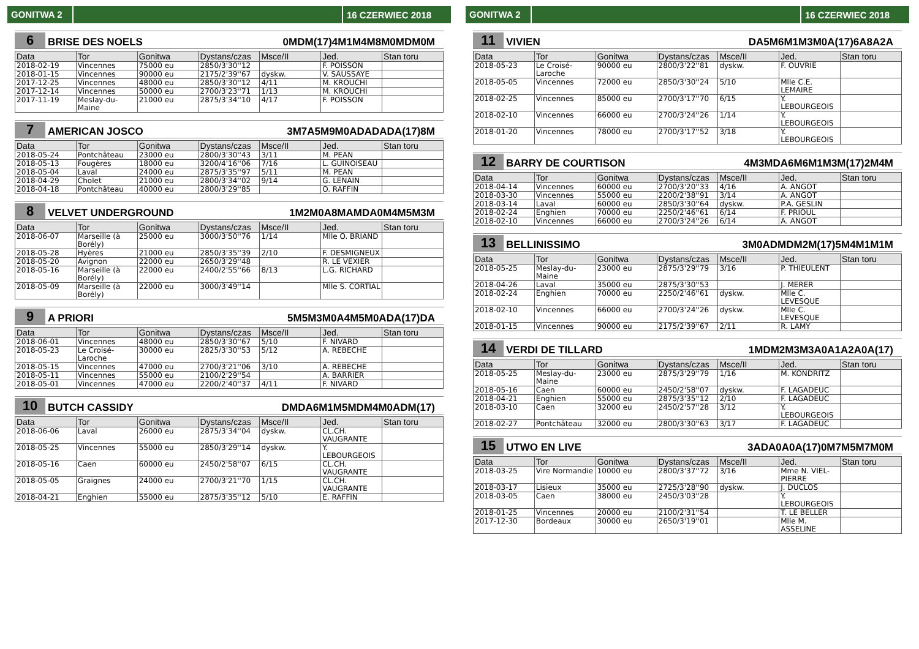GONITWA 2
16 CZERWIEC 2018
6 BRISE DES NOELS 0MDM(17)4M1M4M8M0MDM0M
| Data | Tor | Gonitwa | Dystans/czas | Msce/II | Jed. | Stan toru |
| --- | --- | --- | --- | --- | --- | --- |
| 2018-02-19 | Vincennes | 75000 eu | 2850/3'30''12 | | F. POISSON | |
| 2018-01-15 | Vincennes | 90000 eu | 2175/2'39''67 | dyskw. | V. SAUSSAYE | |
| 2017-12-25 | Vincennes | 48000 eu | 2850/3'30''12 | 4/11 | M. KROUCHI | |
| 2017-12-14 | Vincennes | 50000 eu | 2700/3'23''71 | 1/13 | M. KROUCHI | |
| 2017-11-19 | Meslay-du-Maine | 21000 eu | 2875/3'34''10 | 4/17 | F. POISSON | |
7 AMERICAN JOSCO 3M7A5M9M0ADADADA(17)8M
| Data | Tor | Gonitwa | Dystans/czas | Msce/II | Jed. | Stan toru |
| --- | --- | --- | --- | --- | --- | --- |
| 2018-05-24 | Pontchâteau | 23000 eu | 2800/3'30''43 | 3/11 | M. PEAN | |
| 2018-05-13 | Fougères | 18000 eu | 3200/4'16''06 | 7/16 | L. GUINOISEAU | |
| 2018-05-04 | Laval | 24000 eu | 2875/3'35''97 | 5/11 | M. PEAN | |
| 2018-04-29 | Cholet | 21000 eu | 2800/3'34''02 | 9/14 | G. LENAIN | |
| 2018-04-18 | Pontchâteau | 40000 eu | 2800/3'29''85 | | O. RAFFIN | |
8 VELVET UNDERGROUND 1M2M0A8MAMDA0M4M5M3M
| Data | Tor | Gonitwa | Dystans/czas | Msce/II | Jed. | Stan toru |
| --- | --- | --- | --- | --- | --- | --- |
| 2018-06-07 | Marseille (à Borély) | 25000 eu | 3000/3'50''76 | 1/14 | Mlle O. BRIAND | |
| 2018-05-28 | Hyères | 21000 eu | 2850/3'35''39 | 2/10 | F. DESMIGNEUX | |
| 2018-05-20 | Avignon | 22000 eu | 2650/3'29''48 | | R. LE VEXIER | |
| 2018-05-16 | Marseille (à Borély) | 22000 eu | 2400/2'55''66 | 8/13 | L.G. RICHARD | |
| 2018-05-09 | Marseille (à Borély) | 22000 eu | 3000/3'49''14 | | Mlle S. CORTIAL | |
9 A PRIORI 5M5M3M0A4M5M0ADA(17)DA
| Data | Tor | Gonitwa | Dystans/czas | Msce/II | Jed. | Stan toru |
| --- | --- | --- | --- | --- | --- | --- |
| 2018-06-01 | Vincennes | 48000 eu | 2850/3'30''67 | 5/10 | F. NIVARD | |
| 2018-05-23 | Le Croisé-Laroche | 30000 eu | 2825/3'30''53 | 5/12 | A. REBECHE | |
| 2018-05-15 | Vincennes | 47000 eu | 2700/3'21''06 | 3/10 | A. REBECHE | |
| 2018-05-11 | Vincennes | 55000 eu | 2100/2'29''54 | | A. BARRIER | |
| 2018-05-01 | Vincennes | 47000 eu | 2200/2'40''37 | 4/11 | F. NIVARD | |
10 BUTCH CASSIDY DMDA6M1M5MDM4M0ADM(17)
| Data | Tor | Gonitwa | Dystans/czas | Msce/II | Jed. | Stan toru |
| --- | --- | --- | --- | --- | --- | --- |
| 2018-06-06 | Laval | 26000 eu | 2875/3'34''04 | dyskw. | CL.CH. VAUGRANTE | |
| 2018-05-25 | Vincennes | 55000 eu | 2850/3'29''14 | dyskw. | Y. LEBOURGEOIS | |
| 2018-05-16 | Caen | 60000 eu | 2450/2'58''07 | 6/15 | CL.CH. VAUGRANTE | |
| 2018-05-05 | Graignes | 24000 eu | 2700/3'21''70 | 1/15 | CL.CH. VAUGRANTE | |
| 2018-04-21 | Enghien | 55000 eu | 2875/3'35''12 | 5/10 | E. RAFFIN | |
GONITWA 2
16 CZERWIEC 2018
11 VIVIEN DA5M6M1M3M0A(17)6A8A2A
| Data | Tor | Gonitwa | Dystans/czas | Msce/II | Jed. | Stan toru |
| --- | --- | --- | --- | --- | --- | --- |
| 2018-05-23 | Le Croisé-Laroche | 90000 eu | 2800/3'22''81 | dyskw. | F. OUVRIE | |
| 2018-05-05 | Vincennes | 72000 eu | 2850/3'30''24 | 5/10 | Mlle C.E. LEMAIRE | |
| 2018-02-25 | Vincennes | 85000 eu | 2700/3'17''70 | 6/15 | Y. LEBOURGEOIS | |
| 2018-02-10 | Vincennes | 66000 eu | 2700/3'24''26 | 1/14 | Y. LEBOURGEOIS | |
| 2018-01-20 | Vincennes | 78000 eu | 2700/3'17''52 | 3/18 | Y. LEBOURGEOIS | |
12 BARRY DE COURTISON 4M3MDA6M6M1M3M(17)2M4M
| Data | Tor | Gonitwa | Dystans/czas | Msce/II | Jed. | Stan toru |
| --- | --- | --- | --- | --- | --- | --- |
| 2018-04-14 | Vincennes | 60000 eu | 2700/3'20''33 | 4/16 | A. ANGOT | |
| 2018-03-30 | Vincennes | 55000 eu | 2200/2'38''91 | 3/14 | A. ANGOT | |
| 2018-03-14 | Laval | 60000 eu | 2850/3'30''64 | dyskw. | P.A. GESLIN | |
| 2018-02-24 | Enghien | 70000 eu | 2250/2'46''61 | 6/14 | F. PRIOUL | |
| 2018-02-10 | Vincennes | 66000 eu | 2700/3'24''26 | 6/14 | A. ANGOT | |
13 BELLINISSIMO 3M0ADMDM2M(17)5M4M1M1M
| Data | Tor | Gonitwa | Dystans/czas | Msce/II | Jed. | Stan toru |
| --- | --- | --- | --- | --- | --- | --- |
| 2018-05-25 | Meslay-du-Maine | 23000 eu | 2875/3'29''79 | 3/16 | P. THIEULENT | |
| 2018-04-26 | Laval | 35000 eu | 2875/3'30''53 | | J. MERER | |
| 2018-02-24 | Enghien | 70000 eu | 2250/2'46''61 | dyskw. | Mlle C. LEVESQUE | |
| 2018-02-10 | Vincennes | 66000 eu | 2700/3'24''26 | dyskw. | Mlle C. LEVESQUE | |
| 2018-01-15 | Vincennes | 90000 eu | 2175/2'39''67 | 2/11 | R. LAMY | |
14 VERDI DE TILLARD 1MDM2M3M3A0A1A2A0A(17)
| Data | Tor | Gonitwa | Dystans/czas | Msce/II | Jed. | Stan toru |
| --- | --- | --- | --- | --- | --- | --- |
| 2018-05-25 | Meslay-du-Maine | 23000 eu | 2875/3'29''79 | 1/16 | M. KONDRITZ | |
| 2018-05-16 | Caen | 60000 eu | 2450/2'58''07 | dyskw. | F. LAGADEUC | |
| 2018-04-21 | Enghien | 55000 eu | 2875/3'35''12 | 2/10 | F. LAGADEUC | |
| 2018-03-10 | Caen | 32000 eu | 2450/2'57''28 | 3/12 | Y. LEBOURGEOIS | |
| 2018-02-27 | Pontchâteau | 32000 eu | 2800/3'30''63 | 3/17 | F. LAGADEUC | |
15 UTWO EN LIVE 3ADA0A0A(17)0M7M5M7M0M
| Data | Tor | Gonitwa | Dystans/czas | Msce/II | Jed. | Stan toru |
| --- | --- | --- | --- | --- | --- | --- |
| 2018-03-25 | Vire Normandie | 10000 eu | 2800/3'37''72 | 3/16 | Mme N. VIEL-PIERRE | |
| 2018-03-17 | Lisieux | 35000 eu | 2725/3'28''90 | dyskw. | J. DUCLOS | |
| 2018-03-05 | Caen | 38000 eu | 2450/3'03''28 | | Y. LEBOURGEOIS | |
| 2018-01-25 | Vincennes | 20000 eu | 2100/2'31''54 | | T. LE BELLER | |
| 2017-12-30 | Bordeaux | 30000 eu | 2650/3'19''01 | | Mlle M. ASSELINE | |